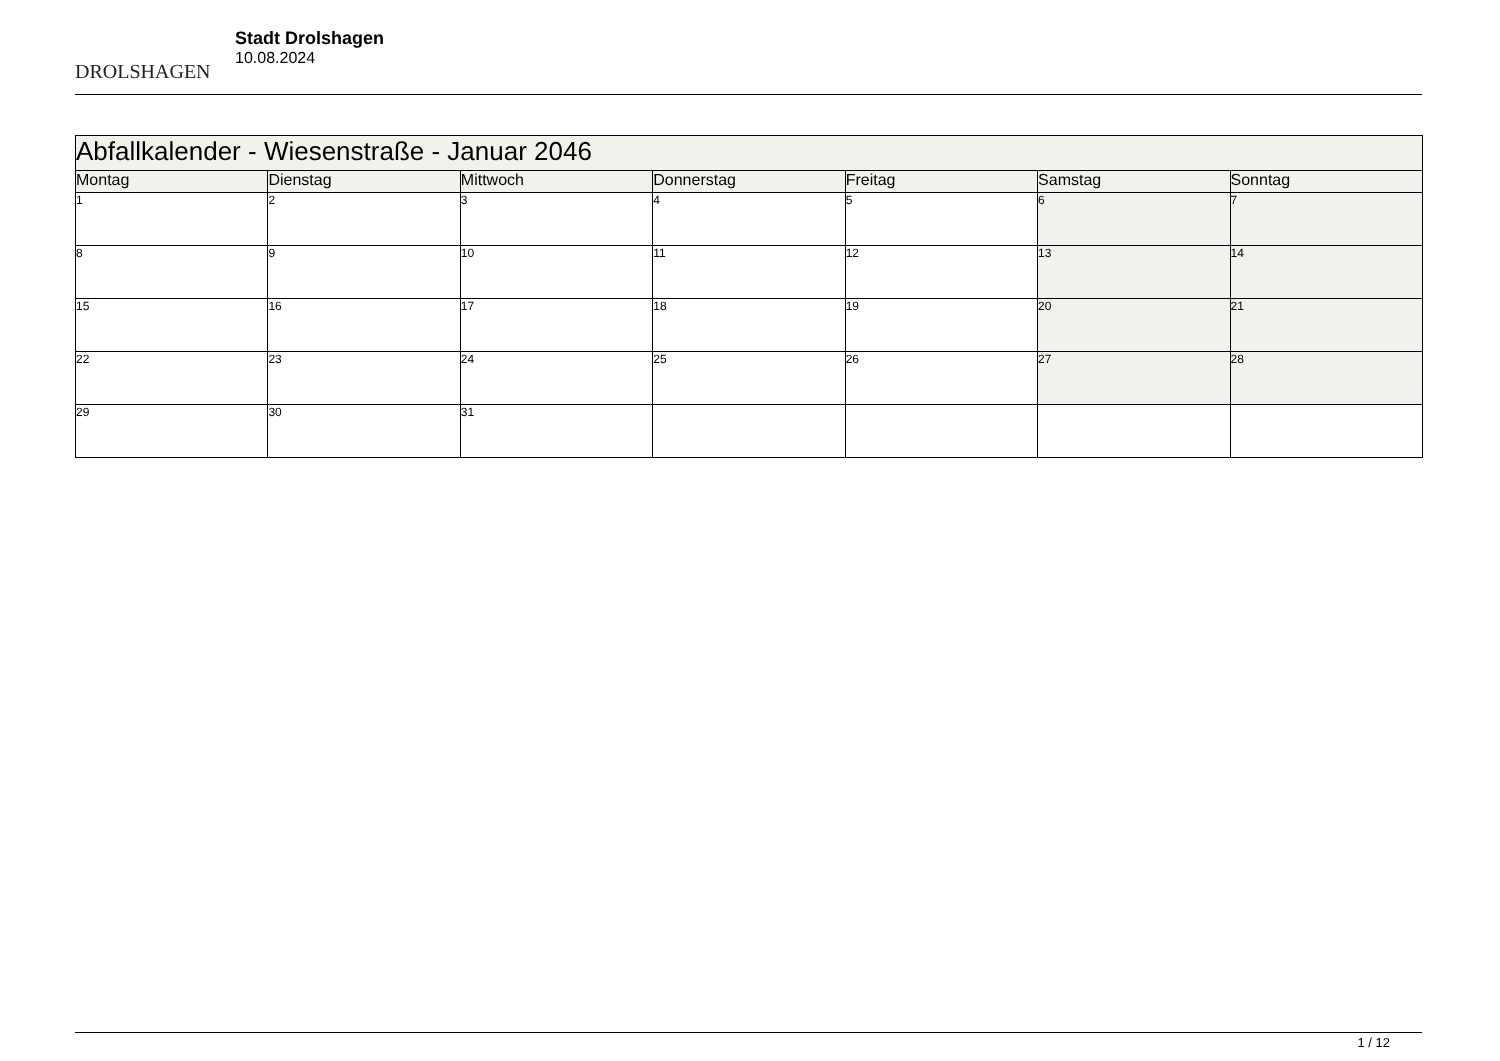DROLSHAGEN
Stadt Drolshagen
10.08.2024
| Abfallkalender - Wiesenstraße - Januar 2046 | | | | | | |
| --- | --- | --- | --- | --- | --- | --- |
| Montag | Dienstag | Mittwoch | Donnerstag | Freitag | Samstag | Sonntag |
| 1 | 2 | 3 | 4 | 5 | 6 | 7 |
| 8 | 9 | 10 | 11 | 12 | 13 | 14 |
| 15 | 16 | 17 | 18 | 19 | 20 | 21 |
| 22 | 23 | 24 | 25 | 26 | 27 | 28 |
| 29 | 30 | 31 | | | | |
1 / 12